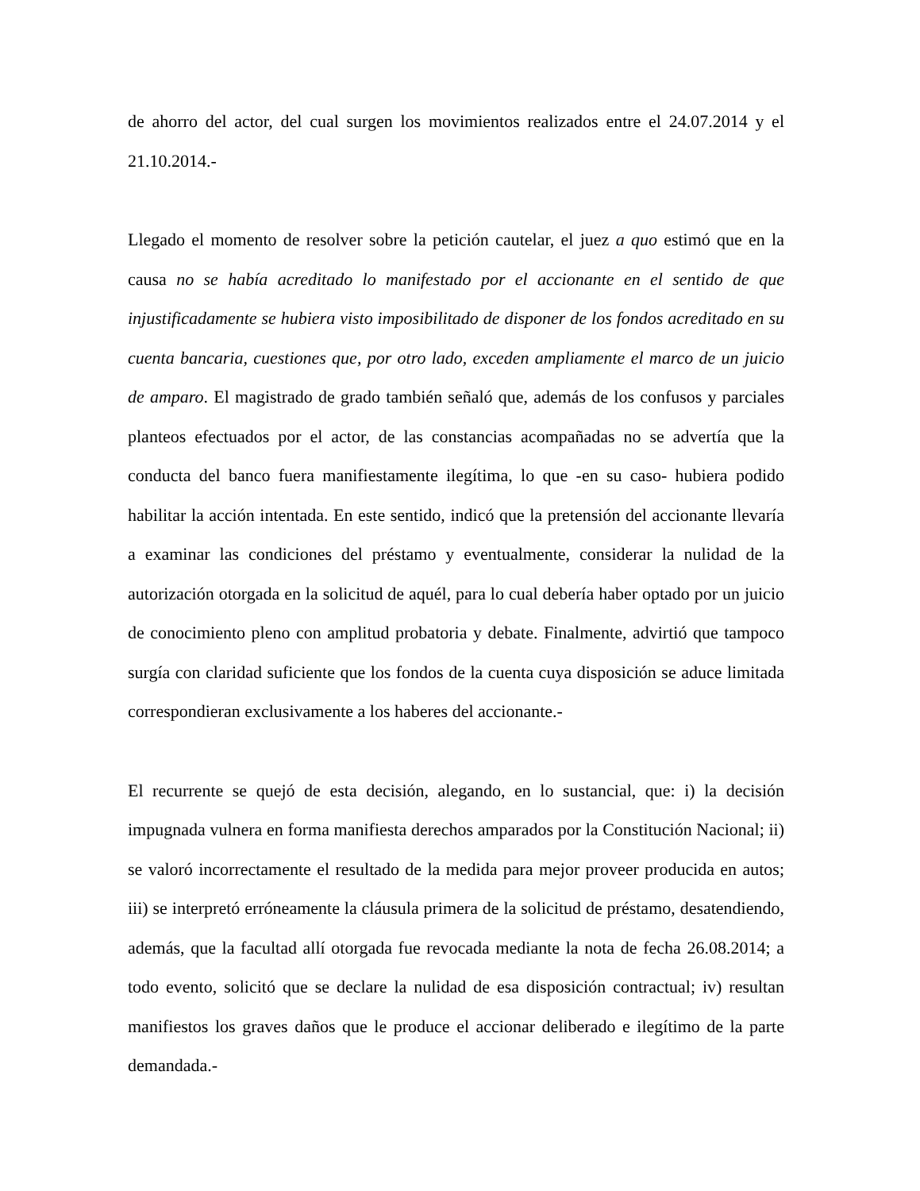de ahorro del actor, del cual surgen los movimientos realizados entre el 24.07.2014 y el 21.10.2014.-
Llegado el momento de resolver sobre la petición cautelar, el juez a quo estimó que en la causa no se había acreditado lo manifestado por el accionante en el sentido de que injustificadamente se hubiera visto imposibilitado de disponer de los fondos acreditado en su cuenta bancaria, cuestiones que, por otro lado, exceden ampliamente el marco de un juicio de amparo. El magistrado de grado también señaló que, además de los confusos y parciales planteos efectuados por el actor, de las constancias acompañadas no se advertía que la conducta del banco fuera manifiestamente ilegítima, lo que -en su caso- hubiera podido habilitar la acción intentada. En este sentido, indicó que la pretensión del accionante llevaría a examinar las condiciones del préstamo y eventualmente, considerar la nulidad de la autorización otorgada en la solicitud de aquél, para lo cual debería haber optado por un juicio de conocimiento pleno con amplitud probatoria y debate. Finalmente, advirtió que tampoco surgía con claridad suficiente que los fondos de la cuenta cuya disposición se aduce limitada correspondieran exclusivamente a los haberes del accionante.-
El recurrente se quejó de esta decisión, alegando, en lo sustancial, que: i) la decisión impugnada vulnera en forma manifiesta derechos amparados por la Constitución Nacional; ii) se valoró incorrectamente el resultado de la medida para mejor proveer producida en autos; iii) se interpretó erróneamente la cláusula primera de la solicitud de préstamo, desatendiendo, además, que la facultad allí otorgada fue revocada mediante la nota de fecha 26.08.2014; a todo evento, solicitó que se declare la nulidad de esa disposición contractual; iv) resultan manifiestos los graves daños que le produce el accionar deliberado e ilegítimo de la parte demandada.-